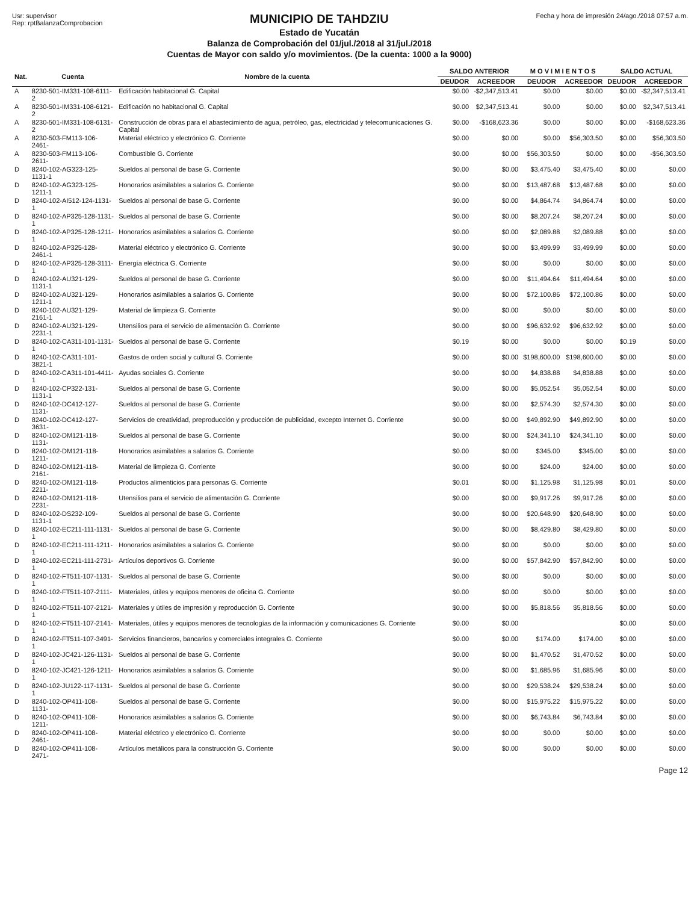Usr: supervisor
Rep: rptBalanzaComprobacion
MUNICIPIO DE TAHDZIU
Estado de Yucatán
Balanza de Comprobación del 01/jul./2018 al 31/jul./2018
Cuentas de Mayor con saldo y/o movimientos. (De la cuenta: 1000 a la 9000)
Fecha y hora de impresión 24/ago./2018 07:57 a.m.
| Nat. | Cuenta | Nombre de la cuenta | SALDO ANTERIOR | | M O V I M I E N T O S | | SALDO ACTUAL | |
| --- | --- | --- | --- | --- | --- | --- | --- | --- |
| | | | DEUDOR | ACREEDOR | DEUDOR | ACREEDOR | DEUDOR | ACREEDOR |
| A | 8230-501-IM331-108-6111-2 | Edificación habitacional G. Capital | $0.00 | -$2,347,513.41 | $0.00 | $0.00 | $0.00 | -$2,347,513.41 |
| A | 8230-501-IM331-108-6121-2 | Edificación no habitacional G. Capital | $0.00 | $2,347,513.41 | $0.00 | $0.00 | $0.00 | $2,347,513.41 |
| A | 8230-501-IM331-108-6131-2 | Construcción de obras para el abastecimiento de agua, petróleo, gas, electricidad y telecomunicaciones G. Capital | $0.00 | -$168,623.36 | $0.00 | $0.00 | $0.00 | -$168,623.36 |
| A | 8230-503-FM113-106-2461- | Material eléctrico y electrónico G. Corriente | $0.00 | $0.00 | $0.00 | $56,303.50 | $0.00 | $56,303.50 |
| A | 8230-503-FM113-106-2611- | Combustible G. Corriente | $0.00 | $0.00 | $56,303.50 | $0.00 | $0.00 | -$56,303.50 |
| D | 8240-102-AG323-125-1131-1 | Sueldos al personal de base G. Corriente | $0.00 | $0.00 | $3,475.40 | $3,475.40 | $0.00 | $0.00 |
| D | 8240-102-AG323-125-1211-1 | Honorarios asimilables a salarios G. Corriente | $0.00 | $0.00 | $13,487.68 | $13,487.68 | $0.00 | $0.00 |
| D | 8240-102-AI512-124-1131-1 | Sueldos al personal de base G. Corriente | $0.00 | $0.00 | $4,864.74 | $4,864.74 | $0.00 | $0.00 |
| D | 8240-102-AP325-128-1131-1 | Sueldos al personal de base G. Corriente | $0.00 | $0.00 | $8,207.24 | $8,207.24 | $0.00 | $0.00 |
| D | 8240-102-AP325-128-1211-1 | Honorarios asimilables a salarios G. Corriente | $0.00 | $0.00 | $2,089.88 | $2,089.88 | $0.00 | $0.00 |
| D | 8240-102-AP325-128-2461-1 | Material eléctrico y electrónico G. Corriente | $0.00 | $0.00 | $3,499.99 | $3,499.99 | $0.00 | $0.00 |
| D | 8240-102-AP325-128-3111-1 | Energía eléctrica G. Corriente | $0.00 | $0.00 | $0.00 | $0.00 | $0.00 | $0.00 |
| D | 8240-102-AU321-129-1131-1 | Sueldos al personal de base G. Corriente | $0.00 | $0.00 | $11,494.64 | $11,494.64 | $0.00 | $0.00 |
| D | 8240-102-AU321-129-1211-1 | Honorarios asimilables a salarios G. Corriente | $0.00 | $0.00 | $72,100.86 | $72,100.86 | $0.00 | $0.00 |
| D | 8240-102-AU321-129-2161-1 | Material de limpieza G. Corriente | $0.00 | $0.00 | $0.00 | $0.00 | $0.00 | $0.00 |
| D | 8240-102-AU321-129-2231-1 | Utensilios para el servicio de alimentación G. Corriente | $0.00 | $0.00 | $96,632.92 | $96,632.92 | $0.00 | $0.00 |
| D | 8240-102-CA311-101-1131-1 | Sueldos al personal de base G. Corriente | $0.19 | $0.00 | $0.00 | $0.00 | $0.19 | $0.00 |
| D | 8240-102-CA311-101-3821-1 | Gastos de orden social y cultural G. Corriente | $0.00 | $0.00 | $198,600.00 | $198,600.00 | $0.00 | $0.00 |
| D | 8240-102-CA311-101-4411-1 | Ayudas sociales G. Corriente | $0.00 | $0.00 | $4,838.88 | $4,838.88 | $0.00 | $0.00 |
| D | 8240-102-CP322-131-1131-1 | Sueldos al personal de base G. Corriente | $0.00 | $0.00 | $5,052.54 | $5,052.54 | $0.00 | $0.00 |
| D | 8240-102-DC412-127-1131- | Sueldos al personal de base G. Corriente | $0.00 | $0.00 | $2,574.30 | $2,574.30 | $0.00 | $0.00 |
| D | 8240-102-DC412-127-3631- | Servicios de creatividad, preproducción y producción de publicidad, excepto Internet G. Corriente | $0.00 | $0.00 | $49,892.90 | $49,892.90 | $0.00 | $0.00 |
| D | 8240-102-DM121-118-1131- | Sueldos al personal de base G. Corriente | $0.00 | $0.00 | $24,341.10 | $24,341.10 | $0.00 | $0.00 |
| D | 8240-102-DM121-118-1211- | Honorarios asimilables a salarios G. Corriente | $0.00 | $0.00 | $345.00 | $345.00 | $0.00 | $0.00 |
| D | 8240-102-DM121-118-2161- | Material de limpieza G. Corriente | $0.00 | $0.00 | $24.00 | $24.00 | $0.00 | $0.00 |
| D | 8240-102-DM121-118-2211- | Productos alimenticios para personas G. Corriente | $0.01 | $0.00 | $1,125.98 | $1,125.98 | $0.01 | $0.00 |
| D | 8240-102-DM121-118-2231- | Utensilios para el servicio de alimentación G. Corriente | $0.00 | $0.00 | $9,917.26 | $9,917.26 | $0.00 | $0.00 |
| D | 8240-102-DS232-109-1131-1 | Sueldos al personal de base G. Corriente | $0.00 | $0.00 | $20,648.90 | $20,648.90 | $0.00 | $0.00 |
| D | 8240-102-EC211-111-1131-1 | Sueldos al personal de base G. Corriente | $0.00 | $0.00 | $8,429.80 | $8,429.80 | $0.00 | $0.00 |
| D | 8240-102-EC211-111-1211-1 | Honorarios asimilables a salarios G. Corriente | $0.00 | $0.00 | $0.00 | $0.00 | $0.00 | $0.00 |
| D | 8240-102-EC211-111-2731-1 | Artículos deportivos G. Corriente | $0.00 | $0.00 | $57,842.90 | $57,842.90 | $0.00 | $0.00 |
| D | 8240-102-FT511-107-1131-1 | Sueldos al personal de base G. Corriente | $0.00 | $0.00 | $0.00 | $0.00 | $0.00 | $0.00 |
| D | 8240-102-FT511-107-2111-1 | Materiales, útiles y equipos menores de oficina G. Corriente | $0.00 | $0.00 | $0.00 | $0.00 | $0.00 | $0.00 |
| D | 8240-102-FT511-107-2121-1 | Materiales y útiles de impresión y reproducción G. Corriente | $0.00 | $0.00 | $5,818.56 | $5,818.56 | $0.00 | $0.00 |
| D | 8240-102-FT511-107-2141-1 | Materiales, útiles y equipos menores de tecnologías de la información y comunicaciones G. Corriente | $0.00 | $0.00 | | | $0.00 | $0.00 |
| D | 8240-102-FT511-107-3491-1 | Servicios financieros, bancarios y comerciales integrales G. Corriente | $0.00 | $0.00 | $174.00 | $174.00 | $0.00 | $0.00 |
| D | 8240-102-JC421-126-1131-1 | Sueldos al personal de base G. Corriente | $0.00 | $0.00 | $1,470.52 | $1,470.52 | $0.00 | $0.00 |
| D | 8240-102-JC421-126-1211-1 | Honorarios asimilables a salarios G. Corriente | $0.00 | $0.00 | $1,685.96 | $1,685.96 | $0.00 | $0.00 |
| D | 8240-102-JU122-117-1131-1 | Sueldos al personal de base G. Corriente | $0.00 | $0.00 | $29,538.24 | $29,538.24 | $0.00 | $0.00 |
| D | 8240-102-OP411-108-1131- | Sueldos al personal de base G. Corriente | $0.00 | $0.00 | $15,975.22 | $15,975.22 | $0.00 | $0.00 |
| D | 8240-102-OP411-108-1211- | Honorarios asimilables a salarios G. Corriente | $0.00 | $0.00 | $6,743.84 | $6,743.84 | $0.00 | $0.00 |
| D | 8240-102-OP411-108-2461- | Material eléctrico y electrónico G. Corriente | $0.00 | $0.00 | $0.00 | $0.00 | $0.00 | $0.00 |
| D | 8240-102-OP411-108-2471- | Artículos metálicos para la construcción G. Corriente | $0.00 | $0.00 | $0.00 | $0.00 | $0.00 | $0.00 |
Page 12